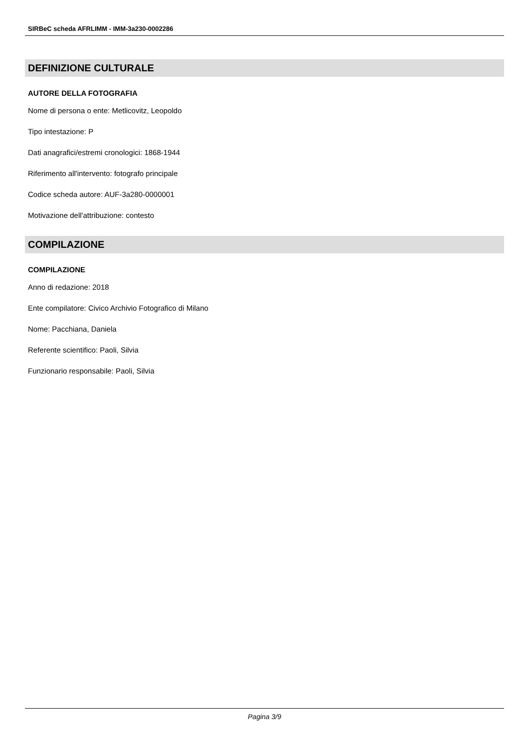SIRBeC scheda AFRLIMM - IMM-3a230-0002286
DEFINIZIONE CULTURALE
AUTORE DELLA FOTOGRAFIA
Nome di persona o ente: Metlicovitz, Leopoldo
Tipo intestazione: P
Dati anagrafici/estremi cronologici: 1868-1944
Riferimento all'intervento: fotografo principale
Codice scheda autore: AUF-3a280-0000001
Motivazione dell'attribuzione: contesto
COMPILAZIONE
COMPILAZIONE
Anno di redazione: 2018
Ente compilatore: Civico Archivio Fotografico di Milano
Nome: Pacchiana, Daniela
Referente scientifico: Paoli, Silvia
Funzionario responsabile: Paoli, Silvia
Pagina 3/9